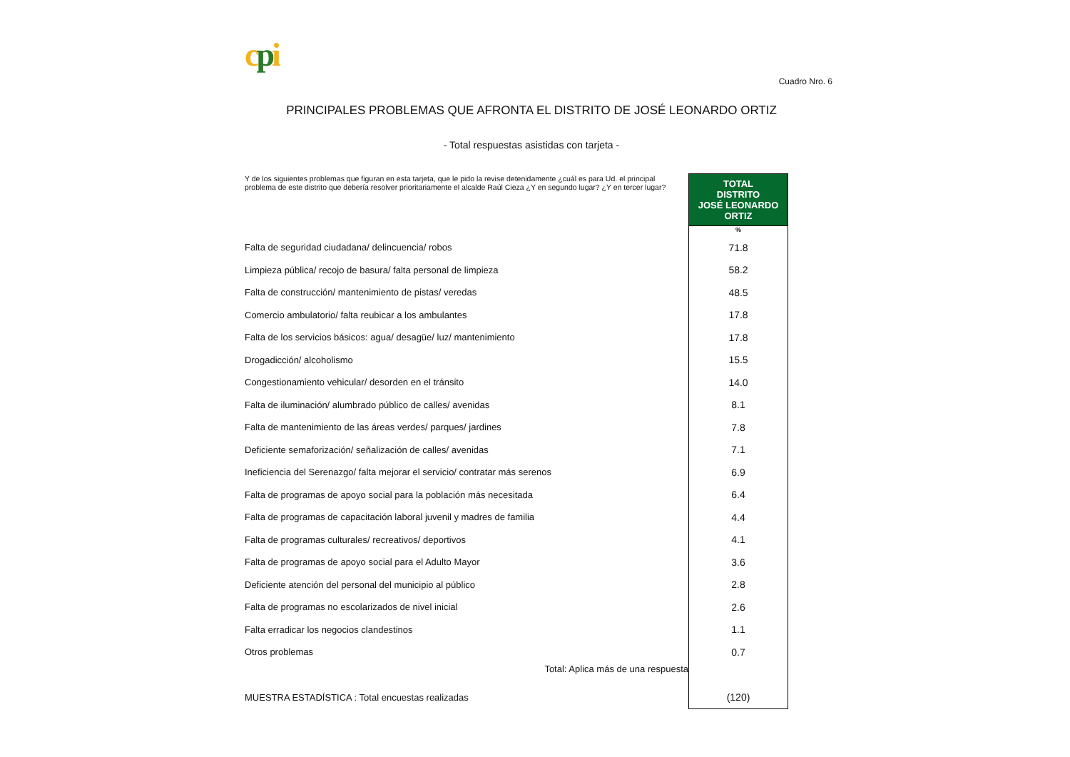cpi
Cuadro Nro. 6
PRINCIPALES PROBLEMAS QUE AFRONTA EL DISTRITO DE JOSÉ LEONARDO ORTIZ
- Total respuestas asistidas con tarjeta -
| Y de los siguientes problemas que figuran en esta tarjeta, que le pido la revise detenidamente ¿cuál es para Ud. el principal problema de este distrito que debería resolver prioritariamente el alcalde Raúl Cieza ¿Y en segundo lugar? ¿Y en tercer lugar? | TOTAL DISTRITO JOSÉ LEONARDO ORTIZ |
| | % |
| Falta de seguridad ciudadana/ delincuencia/ robos | 71.8 |
| Limpieza pública/ recojo de basura/ falta personal de limpieza | 58.2 |
| Falta de construcción/ mantenimiento de pistas/ veredas | 48.5 |
| Comercio ambulatorio/ falta reubicar a los ambulantes | 17.8 |
| Falta de los servicios básicos: agua/ desagüe/ luz/ mantenimiento | 17.8 |
| Drogadicción/ alcoholismo | 15.5 |
| Congestionamiento vehicular/ desorden en el tránsito | 14.0 |
| Falta de iluminación/ alumbrado público de calles/ avenidas | 8.1 |
| Falta de mantenimiento de las áreas verdes/ parques/ jardines | 7.8 |
| Deficiente semaforización/ señalización de calles/ avenidas | 7.1 |
| Ineficiencia del Serenazgo/ falta mejorar el servicio/ contratar más serenos | 6.9 |
| Falta de programas de apoyo social para la población más necesitada | 6.4 |
| Falta de programas de capacitación laboral juvenil y madres de familia | 4.4 |
| Falta de programas culturales/ recreativos/ deportivos | 4.1 |
| Falta de programas de apoyo social para el Adulto Mayor | 3.6 |
| Deficiente atención del personal del municipio al público | 2.8 |
| Falta de programas no escolarizados de nivel inicial | 2.6 |
| Falta erradicar los negocios clandestinos | 1.1 |
| Otros problemas | 0.7 |
| Total: Aplica más de una respuesta | |
| MUESTRA ESTADÍSTICA : Total encuestas realizadas | (120) |